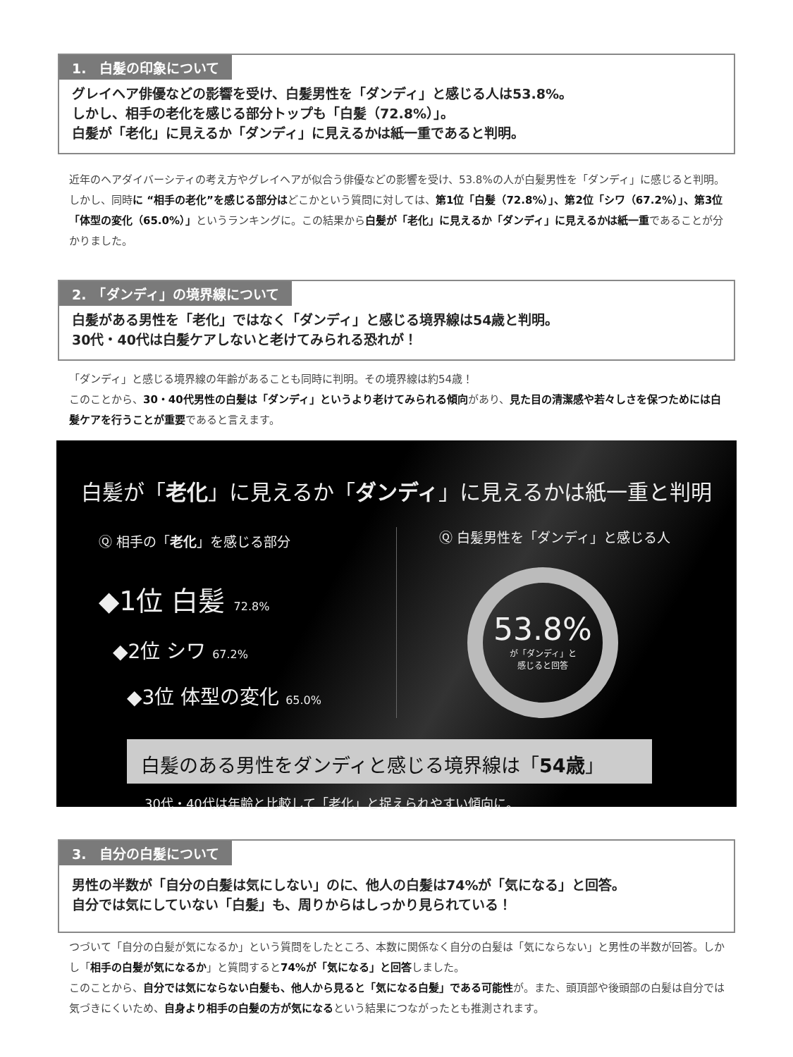1.　白髪の印象について
グレイヘア俳優などの影響を受け、白髪男性を「ダンディ」と感じる人は53.8%。
しかし、相手の老化を感じる部分トップも「白髪（72.8%）」。
白髪が「老化」に見えるか「ダンディ」に見えるかは紙一重であると判明。
近年のヘアダイバーシティの考え方やグレイヘアが似合う俳優などの影響を受け、53.8%の人が白髪男性を「ダンディ」に感じると判明。
しかし、同時に “相手の老化”を感じる部分はどこかという質問に対しては、第1位「白髪（72.8%）」、第2位「シワ（67.2%）」、第3位「体型の変化（65.0%）」というランキングに。この結果から白髪が「老化」に見えるか「ダンディ」に見えるかは紙一重であることが分かりました。
2.　「ダンディ」の境界線について
白髪がある男性を「老化」ではなく「ダンディ」と感じる境界線は54歳と判明。
30代・40代は白髪ケアしないと老けてみられる恐れが！
「ダンディ」と感じる境界線の年齢があることも同時に判明。その境界線は約54歳！
このことから、30・40代男性の白髪は「ダンディ」というより老けてみられる傾向があり、見た目の清潔感や若々しさを保つためには白髪ケアを行うことが重要であると言えます。
白髪が「老化」に見えるか「ダンディ」に見えるかは紙一重と判明
Ⓠ 相手の「老化」を感じる部分
◆1位 白髪 72.8%
◆2位 シワ 67.2%
◆3位 体型の変化 65.0%
Ⓠ 白髪男性を「ダンディ」と感じる人
53.8%
が「ダンディ」と
感じると回答
白髪のある男性をダンディと感じる境界線は「54歳」
30代・40代は年齢と比較して「老化」と捉えられやすい傾向に。
3.　自分の白髪について
男性の半数が「自分の白髪は気にしない」のに、他人の白髪は74%が「気になる」と回答。
自分では気にしていない「白髪」も、周りからはしっかり見られている！
つづいて「自分の白髪が気になるか」という質問をしたところ、本数に関係なく自分の白髪は「気にならない」と男性の半数が回答。しかし「相手の白髪が気になるか」と質問すると74%が「気になる」と回答しました。
このことから、自分では気にならない白髪も、他人から見ると「気になる白髪」である可能性が。また、頭頂部や後頭部の白髪は自分では気づきにくいため、自身より相手の白髪の方が気になるという結果につながったとも推測されます。